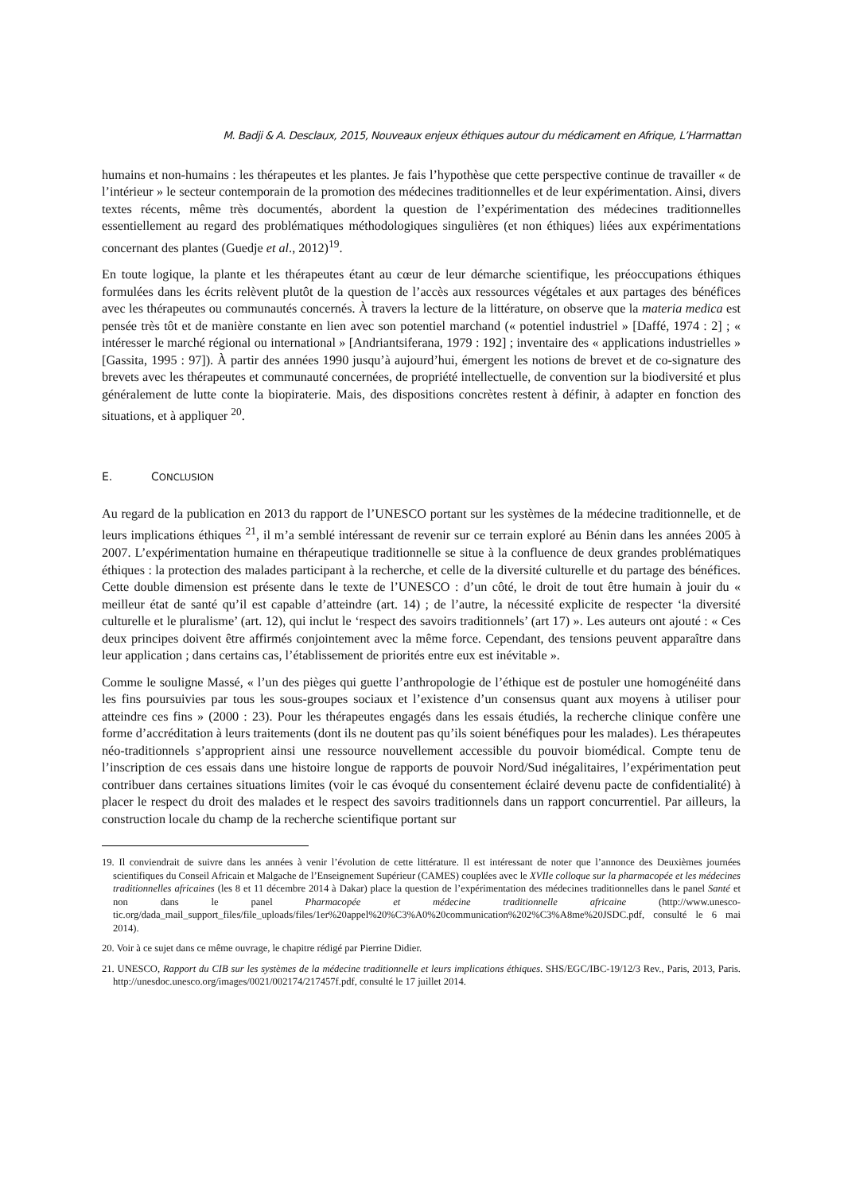M. Badji & A. Desclaux, 2015, Nouveaux enjeux éthiques autour du médicament en Afrique, L’Harmattan
humains et non-humains : les thérapeutes et les plantes. Je fais l’hypothèse que cette perspective continue de travailler « de l’intérieur » le secteur contemporain de la promotion des médecines traditionnelles et de leur expérimentation. Ainsi, divers textes récents, même très documentés, abordent la question de l’expérimentation des médecines traditionnelles essentiellement au regard des problématiques méthodologiques singulières (et non éthiques) liées aux expérimentations concernant des plantes (Guedje et al., 2012)<sup>19</sup>.
En toute logique, la plante et les thérapeutes étant au cœur de leur démarche scientifique, les préoccupations éthiques formulées dans les écrits relèvent plutôt de la question de l’accès aux ressources végétales et aux partages des bénéfices avec les thérapeutes ou communautés concernés. À travers la lecture de la littérature, on observe que la materia medica est pensée très tôt et de manière constante en lien avec son potentiel marchand (« potentiel industriel » [Daffé, 1974 : 2] ; « intéresser le marché régional ou international » [Andriantsiferana, 1979 : 192] ; inventaire des « applications industrielles » [Gassita, 1995 : 97]). À partir des années 1990 jusqu’à aujourd’hui, émergent les notions de brevet et de co-signature des brevets avec les thérapeutes et communauté concernées, de propriété intellectuelle, de convention sur la biodiversité et plus généralement de lutte conte la biopiraterie. Mais, des dispositions concrètes restent à définir, à adapter en fonction des situations, et à appliquer <sup>20</sup>.
E. CONCLUSION
Au regard de la publication en 2013 du rapport de l’UNESCO portant sur les systèmes de la médecine traditionnelle, et de leurs implications éthiques <sup>21</sup>, il m’a semblé intéressant de revenir sur ce terrain exploré au Bénin dans les années 2005 à 2007. L’expérimentation humaine en thérapeutique traditionnelle se situe à la confluence de deux grandes problématiques éthiques : la protection des malades participant à la recherche, et celle de la diversité culturelle et du partage des bénéfices. Cette double dimension est présente dans le texte de l’UNESCO : d’un côté, le droit de tout être humain à jouir du « meilleur état de santé qu’il est capable d’atteindre (art. 14) ; de l’autre, la nécessité explicite de respecter ‘la diversité culturelle et le pluralisme’ (art. 12), qui inclut le ‘respect des savoirs traditionnels’ (art 17) ». Les auteurs ont ajouté : « Ces deux principes doivent être affirmés conjointement avec la même force. Cependant, des tensions peuvent apparaître dans leur application ; dans certains cas, l’établissement de priorités entre eux est inévitable ».
Comme le souligne Massé, « l’un des pièges qui guette l’anthropologie de l’éthique est de postuler une homogénéité dans les fins poursuivies par tous les sous-groupes sociaux et l’existence d’un consensus quant aux moyens à utiliser pour atteindre ces fins » (2000 : 23). Pour les thérapeutes engagés dans les essais étudiés, la recherche clinique confère une forme d’accréditation à leurs traitements (dont ils ne doutent pas qu’ils soient bénéfiques pour les malades). Les thérapeutes néo-traditionnels s’approprient ainsi une ressource nouvellement accessible du pouvoir biomédical. Compte tenu de l’inscription de ces essais dans une histoire longue de rapports de pouvoir Nord/Sud inégalitaires, l’expérimentation peut contribuer dans certaines situations limites (voir le cas évoqué du consentement éclairé devenu pacte de confidentialité) à placer le respect du droit des malades et le respect des savoirs traditionnels dans un rapport concurrentiel. Par ailleurs, la construction locale du champ de la recherche scientifique portant sur
19. Il conviendrait de suivre dans les années à venir l’évolution de cette littérature. Il est intéressant de noter que l’annonce des Deuxièmes journées scientifiques du Conseil Africain et Malgache de l’Enseignement Supérieur (CAMES) couplées avec le XVIIe colloque sur la pharmacopée et les médecines traditionnelles africaines (les 8 et 11 décembre 2014 à Dakar) place la question de l’expérimentation des médecines traditionnelles dans le panel Santé et non dans le panel Pharmacopée et médecine traditionnelle africaine (http://www.unesco-tic.org/dada_mail_support_files/file_uploads/files/1er%20appel%20%C3%A0%20communication%202%C3%A8me%20JSDC.pdf, consulté le 6 mai 2014).
20. Voir à ce sujet dans ce même ouvrage, le chapitre rédigé par Pierrine Didier.
21. UNESCO, Rapport du CIB sur les systèmes de la médecine traditionnelle et leurs implications éthiques. SHS/EGC/IBC-19/12/3 Rev., Paris, 2013, Paris. http://unesdoc.unesco.org/images/0021/002174/217457f.pdf, consulté le 17 juillet 2014.